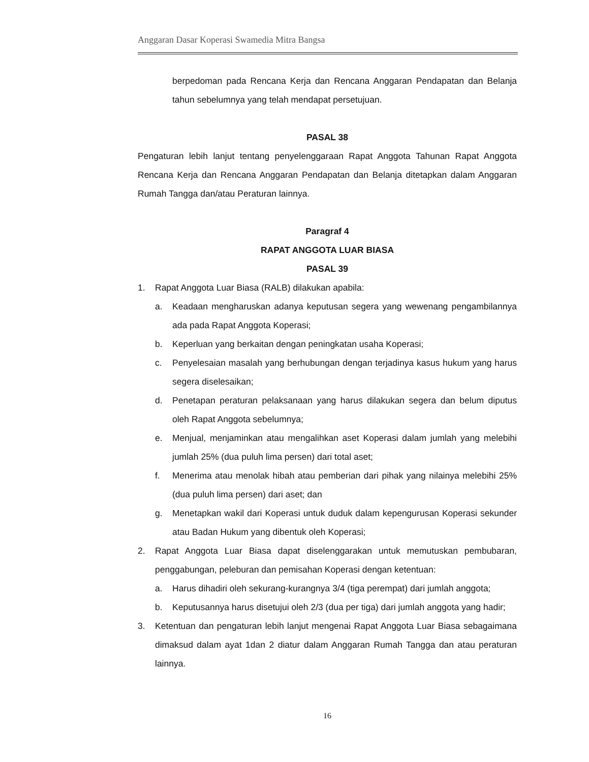Anggaran Dasar Koperasi Swamedia Mitra Bangsa
berpedoman pada Rencana Kerja dan Rencana Anggaran Pendapatan dan Belanja tahun sebelumnya yang telah mendapat persetujuan.
PASAL 38
Pengaturan lebih lanjut tentang penyelenggaraan Rapat Anggota Tahunan Rapat Anggota Rencana Kerja dan Rencana Anggaran Pendapatan dan Belanja ditetapkan dalam Anggaran Rumah Tangga dan/atau Peraturan lainnya.
Paragraf 4
RAPAT ANGGOTA LUAR BIASA
PASAL 39
1. Rapat Anggota Luar Biasa (RALB) dilakukan apabila:
a. Keadaan mengharuskan adanya keputusan segera yang wewenang pengambilannya ada pada Rapat Anggota Koperasi;
b. Keperluan yang berkaitan dengan peningkatan usaha Koperasi;
c. Penyelesaian masalah yang berhubungan dengan terjadinya kasus hukum yang harus segera diselesaikan;
d. Penetapan peraturan pelaksanaan yang harus dilakukan segera dan belum diputus oleh Rapat Anggota sebelumnya;
e. Menjual, menjaminkan atau mengalihkan aset Koperasi dalam jumlah yang melebihi jumlah 25% (dua puluh lima persen) dari total aset;
f. Menerima atau menolak hibah atau pemberian dari pihak yang nilainya melebihi 25% (dua puluh lima persen) dari aset; dan
g. Menetapkan wakil dari Koperasi untuk duduk dalam kepengurusan Koperasi sekunder atau Badan Hukum yang dibentuk oleh Koperasi;
2. Rapat Anggota Luar Biasa dapat diselenggarakan untuk memutuskan pembubaran, penggabungan, peleburan dan pemisahan Koperasi dengan ketentuan:
a. Harus dihadiri oleh sekurang-kurangnya 3/4 (tiga perempat) dari jumlah anggota;
b. Keputusannya harus disetujui oleh 2/3 (dua per tiga) dari jumlah anggota yang hadir;
3. Ketentuan dan pengaturan lebih lanjut mengenai Rapat Anggota Luar Biasa sebagaimana dimaksud dalam ayat 1dan 2 diatur dalam Anggaran Rumah Tangga dan atau peraturan lainnya.
16